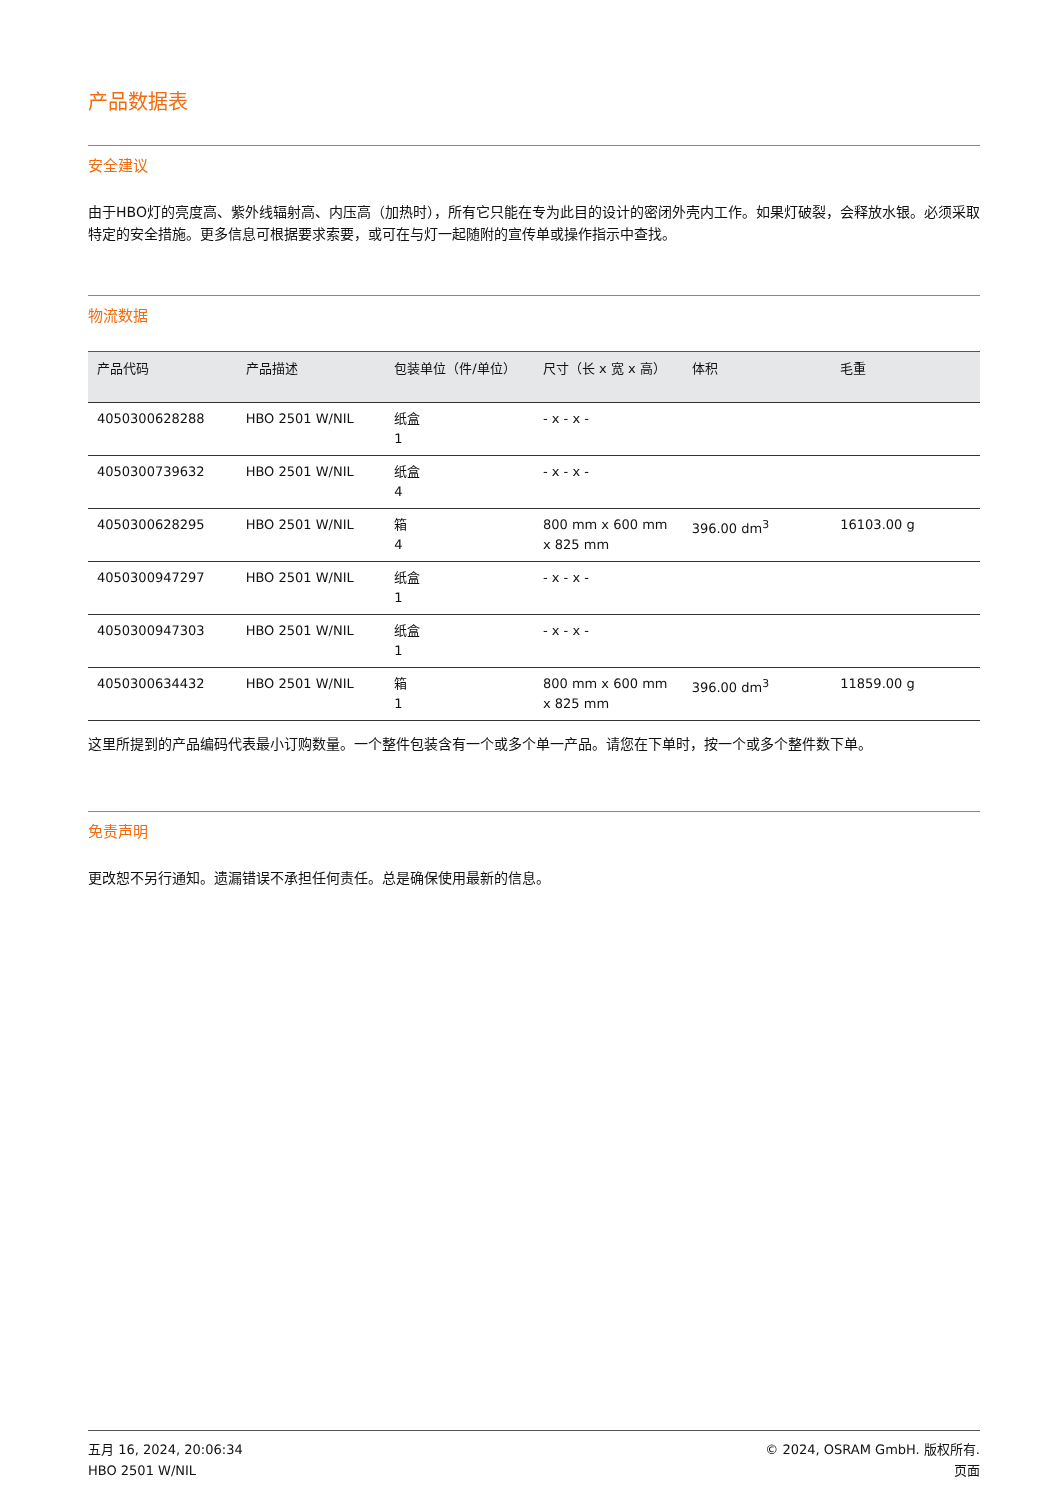产品数据表
安全建议
由于HBO灯的亮度高、紫外线辐射高、内压高（加热时），所有它只能在专为此目的设计的密闭外壳内工作。如果灯破裂，会释放水银。必须采取特定的安全措施。更多信息可根据要求索要，或可在与灯一起随附的宣传单或操作指示中查找。
物流数据
| 产品代码 | 产品描述 | 包装单位（件/单位） | 尺寸（长 x 宽 x 高） | 体积 | 毛重 |
| --- | --- | --- | --- | --- | --- |
| 4050300628288 | HBO 2501 W/NIL | 纸盒 1 | - x - x - | | |
| 4050300739632 | HBO 2501 W/NIL | 纸盒 4 | - x - x - | | |
| 4050300628295 | HBO 2501 W/NIL | 箱 4 | 800 mm x 600 mm x 825 mm | 396.00 dm<sup>3</sup> | 16103.00 g |
| 4050300947297 | HBO 2501 W/NIL | 纸盒 1 | - x - x - | | |
| 4050300947303 | HBO 2501 W/NIL | 纸盒 1 | - x - x - | | |
| 4050300634432 | HBO 2501 W/NIL | 箱 1 | 800 mm x 600 mm x 825 mm | 396.00 dm<sup>3</sup> | 11859.00 g |
这里所提到的产品编码代表最小订购数量。一个整件包装含有一个或多个单一产品。请您在下单时，按一个或多个整件数下单。
免责声明
更改恕不另行通知。遗漏错误不承担任何责任。总是确保使用最新的信息。
五月 16, 2024, 20:06:34
HBO 2501 W/NIL
© 2024, OSRAM GmbH. 版权所有.
页面